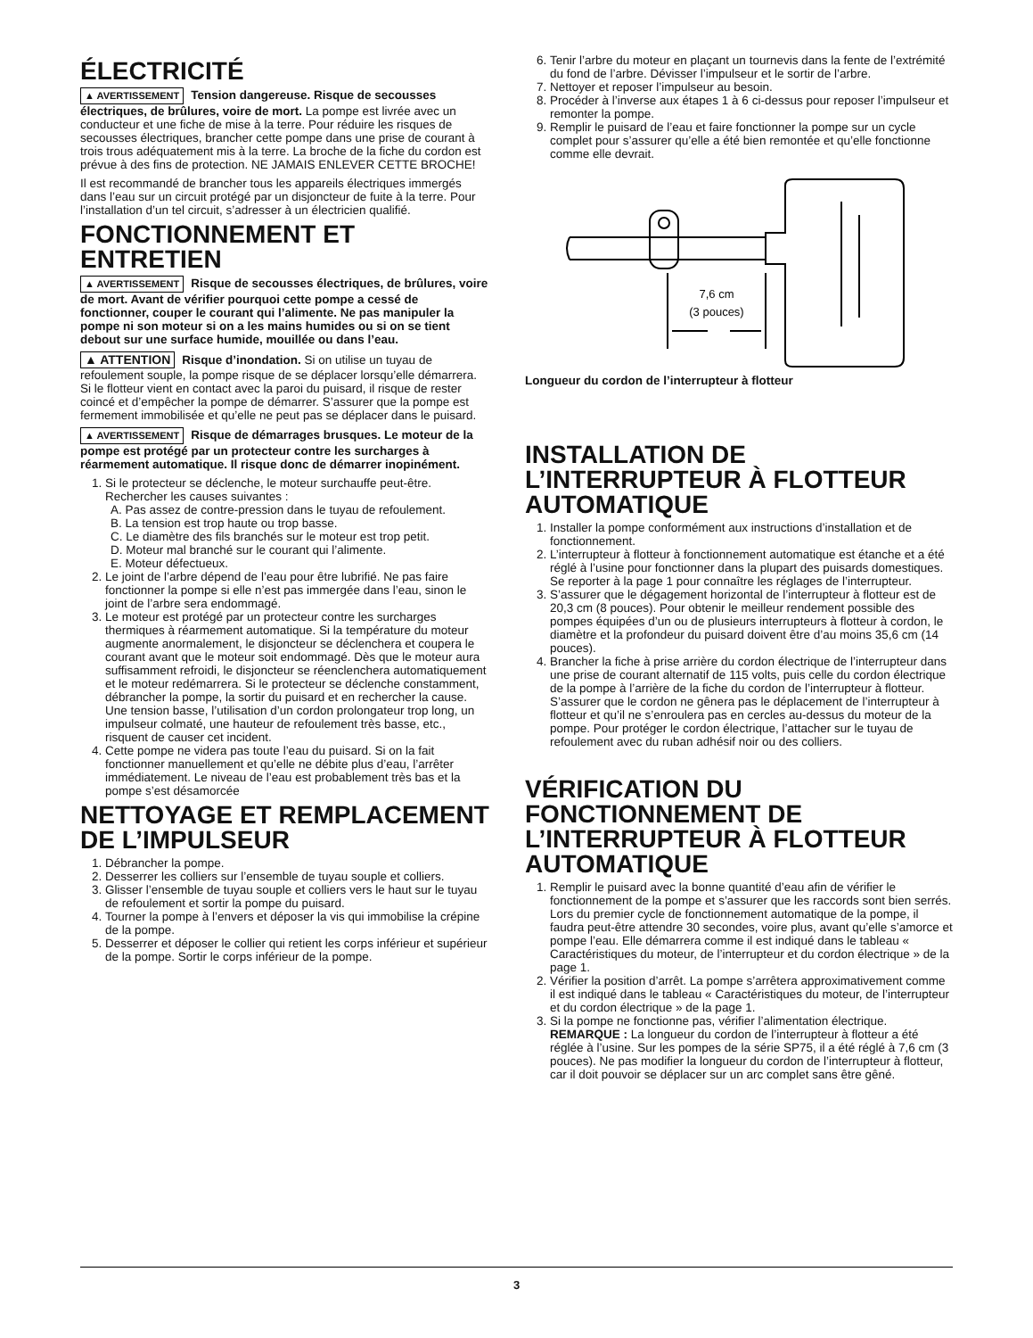ÉLECTRICITÉ
▲ AVERTISSEMENT Tension dangereuse. Risque de secousses électriques, de brûlures, voire de mort. La pompe est livrée avec un conducteur et une fiche de mise à la terre. Pour réduire les risques de secousses électriques, brancher cette pompe dans une prise de courant à trois trous adéquatement mis à la terre. La broche de la fiche du cordon est prévue à des fins de protection. NE JAMAIS ENLEVER CETTE BROCHE!
Il est recommandé de brancher tous les appareils électriques immergés dans l’eau sur un circuit protégé par un disjoncteur de fuite à la terre. Pour l’installation d’un tel circuit, s’adresser à un électricien qualifié.
FONCTIONNEMENT ET ENTRETIEN
▲ AVERTISSEMENT Risque de secousses électriques, de brûlures, voire de mort. Avant de vérifier pourquoi cette pompe a cessé de fonctionner, couper le courant qui l’alimente. Ne pas manipuler la pompe ni son moteur si on a les mains humides ou si on se tient debout sur une surface humide, mouillée ou dans l’eau.
▲ ATTENTION Risque d’inondation. Si on utilise un tuyau de refoulement souple, la pompe risque de se déplacer lorsqu’elle démarrera. Si le flotteur vient en contact avec la paroi du puisard, il risque de rester coincé et d’empêcher la pompe de démarrer. S’assurer que la pompe est fermement immobilisée et qu’elle ne peut pas se déplacer dans le puisard.
▲ AVERTISSEMENT Risque de démarrages brusques. Le moteur de la pompe est protégé par un protecteur contre les surcharges à réarmement automatique. Il risque donc de démarrer inopinément.
1. Si le protecteur se déclenche, le moteur surchauffe peut-être. Rechercher les causes suivantes :
A. Pas assez de contre-pression dans le tuyau de refoulement.
B. La tension est trop haute ou trop basse.
C. Le diamètre des fils branchés sur le moteur est trop petit.
D. Moteur mal branché sur le courant qui l’alimente.
E. Moteur défectueux.
2. Le joint de l’arbre dépend de l’eau pour être lubrifié. Ne pas faire fonctionner la pompe si elle n’est pas immergée dans l’eau, sinon le joint de l’arbre sera endommagé.
3. Le moteur est protégé par un protecteur contre les surcharges thermiques à réarmement automatique. Si la température du moteur augmente anormalement, le disjoncteur se déclenchera et coupera le courant avant que le moteur soit endommagé. Dès que le moteur aura suffisamment refroidi, le disjoncteur se réenclenchera automatiquement et le moteur redémarrera. Si le protecteur se déclenche constamment, débrancher la pompe, la sortir du puisard et en rechercher la cause. Une tension basse, l’utilisation d’un cordon prolongateur trop long, un impulseur colmaté, une hauteur de refoulement très basse, etc., risquent de causer cet incident.
4. Cette pompe ne videra pas toute l’eau du puisard. Si on la fait fonctionner manuellement et qu’elle ne débite plus d’eau, l’arrêter immédiatement. Le niveau de l’eau est probablement très bas et la pompe s’est désamorcée
NETTOYAGE ET REMPLACEMENT DE L’IMPULSEUR
1. Débrancher la pompe.
2. Desserrer les colliers sur l’ensemble de tuyau souple et colliers.
3. Glisser l’ensemble de tuyau souple et colliers vers le haut sur le tuyau de refoulement et sortir la pompe du puisard.
4. Tourner la pompe à l’envers et déposer la vis qui immobilise la crépine de la pompe.
5. Desserrer et déposer le collier qui retient les corps inférieur et supérieur de la pompe. Sortir le corps inférieur de la pompe.
6. Tenir l’arbre du moteur en plaçant un tournevis dans la fente de l’extrémité du fond de l’arbre. Dévisser l’impulseur et le sortir de l’arbre.
7. Nettoyer et reposer l’impulseur au besoin.
8. Procéder à l’inverse aux étapes 1 à 6 ci-dessus pour reposer l’impulseur et remonter la pompe.
9. Remplir le puisard de l’eau et faire fonctionner la pompe sur un cycle complet pour s’assurer qu’elle a été bien remontée et qu’elle fonctionne comme elle devrait.
7,6 cm
(3 pouces)
Longueur du cordon de l’interrupteur à flotteur
INSTALLATION DE L’INTERRUPTEUR À FLOTTEUR AUTOMATIQUE
1. Installer la pompe conformément aux instructions d’installation et de fonctionnement.
2. L’interrupteur à flotteur à fonctionnement automatique est étanche et a été réglé à l’usine pour fonctionner dans la plupart des puisards domestiques. Se reporter à la page 1 pour connaître les réglages de l’interrupteur.
3. S’assurer que le dégagement horizontal de l’interrupteur à flotteur est de 20,3 cm (8 pouces). Pour obtenir le meilleur rendement possible des pompes équipées d’un ou de plusieurs interrupteurs à flotteur à cordon, le diamètre et la profondeur du puisard doivent être d’au moins 35,6 cm (14 pouces).
4. Brancher la fiche à prise arrière du cordon électrique de l’interrupteur dans une prise de courant alternatif de 115 volts, puis celle du cordon électrique de la pompe à l’arrière de la fiche du cordon de l’interrupteur à flotteur. S’assurer que le cordon ne gênera pas le déplacement de l’interrupteur à flotteur et qu’il ne s’enroulera pas en cercles au-dessus du moteur de la pompe. Pour protéger le cordon électrique, l’attacher sur le tuyau de refoulement avec du ruban adhésif noir ou des colliers.
VÉRIFICATION DU FONCTIONNEMENT DE L’INTERRUPTEUR À FLOTTEUR AUTOMATIQUE
1. Remplir le puisard avec la bonne quantité d’eau afin de vérifier le fonctionnement de la pompe et s’assurer que les raccords sont bien serrés. Lors du premier cycle de fonctionnement automatique de la pompe, il faudra peut-être attendre 30 secondes, voire plus, avant qu’elle s’amorce et pompe l’eau. Elle démarrera comme il est indiqué dans le tableau « Caractéristiques du moteur, de l’interrupteur et du cordon électrique » de la page 1.
2. Vérifier la position d’arrêt. La pompe s’arrêtera approximativement comme il est indiqué dans le tableau « Caractéristiques du moteur, de l’interrupteur et du cordon électrique » de la page 1.
3. Si la pompe ne fonctionne pas, vérifier l’alimentation électrique. REMARQUE : La longueur du cordon de l’interrupteur à flotteur a été réglée à l’usine. Sur les pompes de la série SP75, il a été réglé à 7,6 cm (3 pouces). Ne pas modifier la longueur du cordon de l’interrupteur à flotteur, car il doit pouvoir se déplacer sur un arc complet sans être gêné.
3